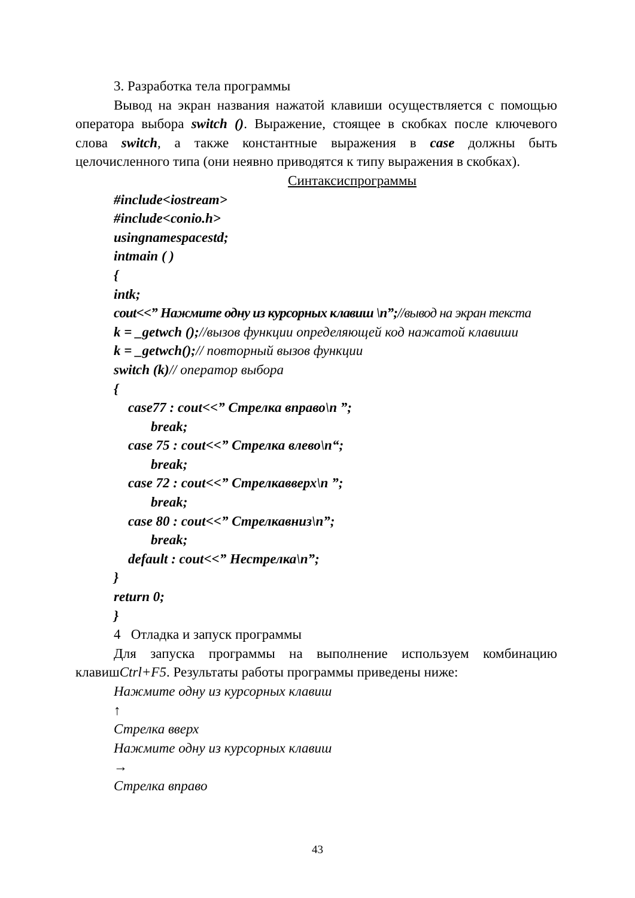3. Разработка тела программы
Вывод на экран названия нажатой клавиши осуществляется с помощью оператора выбора switch (). Выражение, стоящее в скобках после ключевого слова switch, а также константные выражения в case должны быть целочисленного типа (они неявно приводятся к типу выражения в скобках).
Синтаксиспрограммы
#include<iostream>
#include<conio.h>
usingnamespacestd;
intmain ( )
{
intk;
cout<<” Нажмите одну из курсорных клавиш \n”;//вывод на экран текста
k = _getwch ();//вызов функции определяющей код нажатой клавиши
k = _getwch();// повторный вызов функции
switch (k)// оператор выбора
{
case77 : cout<<” Стрелка вправо\n ”;
break;
case 75 : cout<<” Стрелка влево\n“;
break;
case 72 : cout<<” Стрелкавверх\n ”;
break;
case 80 : cout<<” Стрелкавниз\n”;
break;
default : cout<<” Нестрелка\n”;
}
return 0;
}
4 Отладка и запуск программы
Для запуска программы на выполнение используем комбинацию клавишCtrl+F5. Результаты работы программы приведены ниже:
Нажмите одну из курсорных клавиш
↑
Стрелка вверх
Нажмите одну из курсорных клавиш
→
Стрелка вправо
43